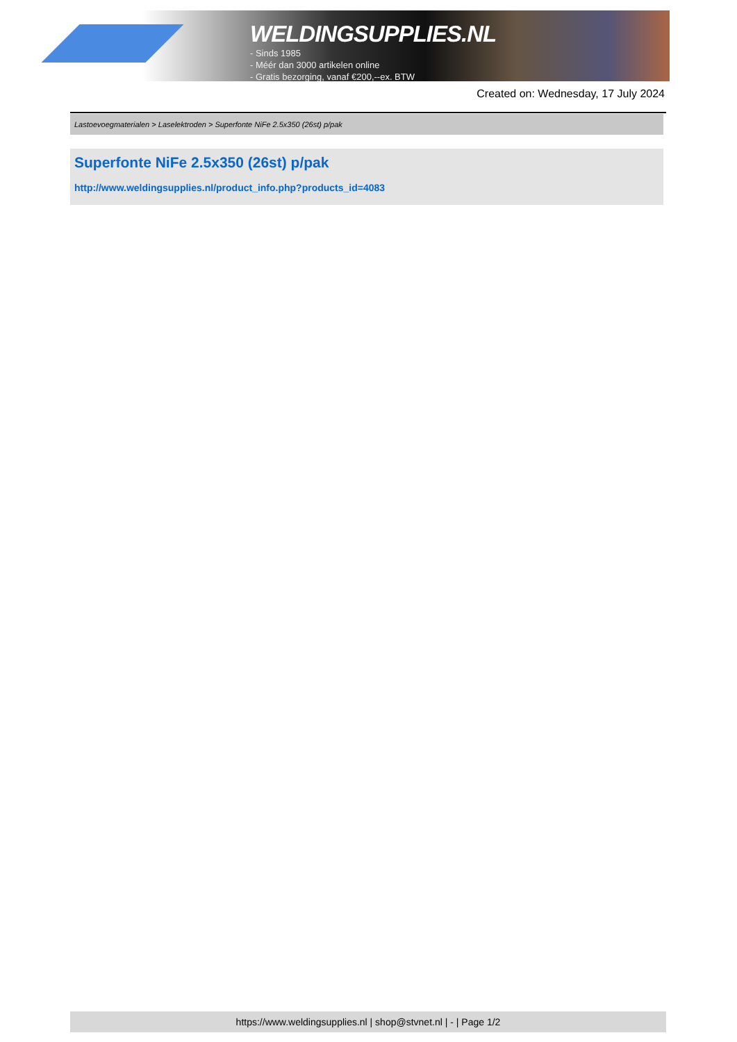WELDINGSUPPLIES.NL
- Sinds 1985
- Méér dan 3000 artikelen online
- Gratis bezorging, vanaf €200,--ex. BTW
Created on: Wednesday, 17 July 2024
Lastoevoegmaterialen > Laselektroden > Superfonte NiFe 2.5x350 (26st) p/pak
Superfonte NiFe 2.5x350 (26st) p/pak
http://www.weldingsupplies.nl/product_info.php?products_id=4083
https://www.weldingsupplies.nl | shop@stvnet.nl | - | Page 1/2